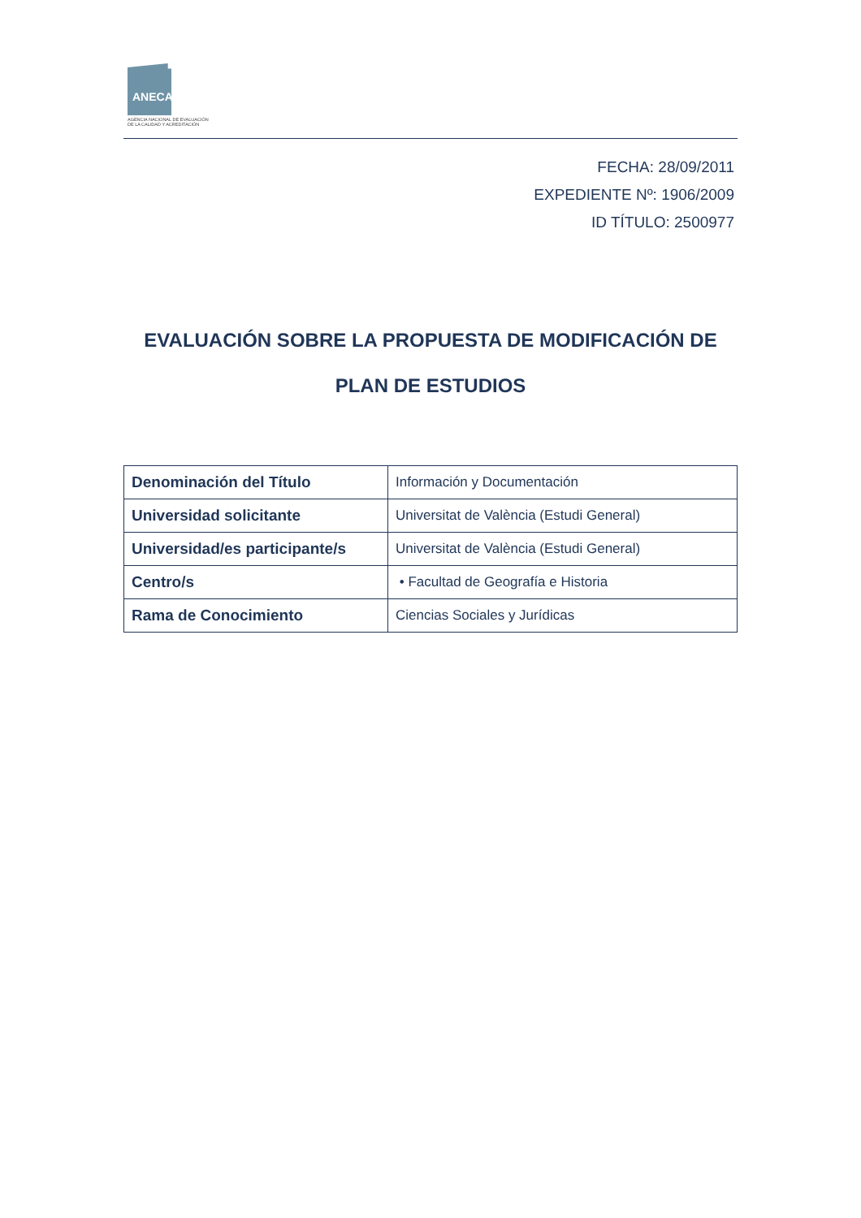ANECA
AGENCIA NACIONAL DE EVALUACIÓN
DE LA CALIDAD Y ACREDITACIÓN
FECHA: 28/09/2011
EXPEDIENTE Nº: 1906/2009
ID TÍTULO: 2500977
EVALUACIÓN SOBRE LA PROPUESTA DE MODIFICACIÓN DE
PLAN DE ESTUDIOS
| Denominación del Título | Información y Documentación |
| Universidad solicitante | Universitat de València (Estudi General) |
| Universidad/es participante/s | Universitat de València (Estudi General) |
| Centro/s | • Facultad de Geografía e Historia |
| Rama de Conocimiento | Ciencias Sociales y Jurídicas |